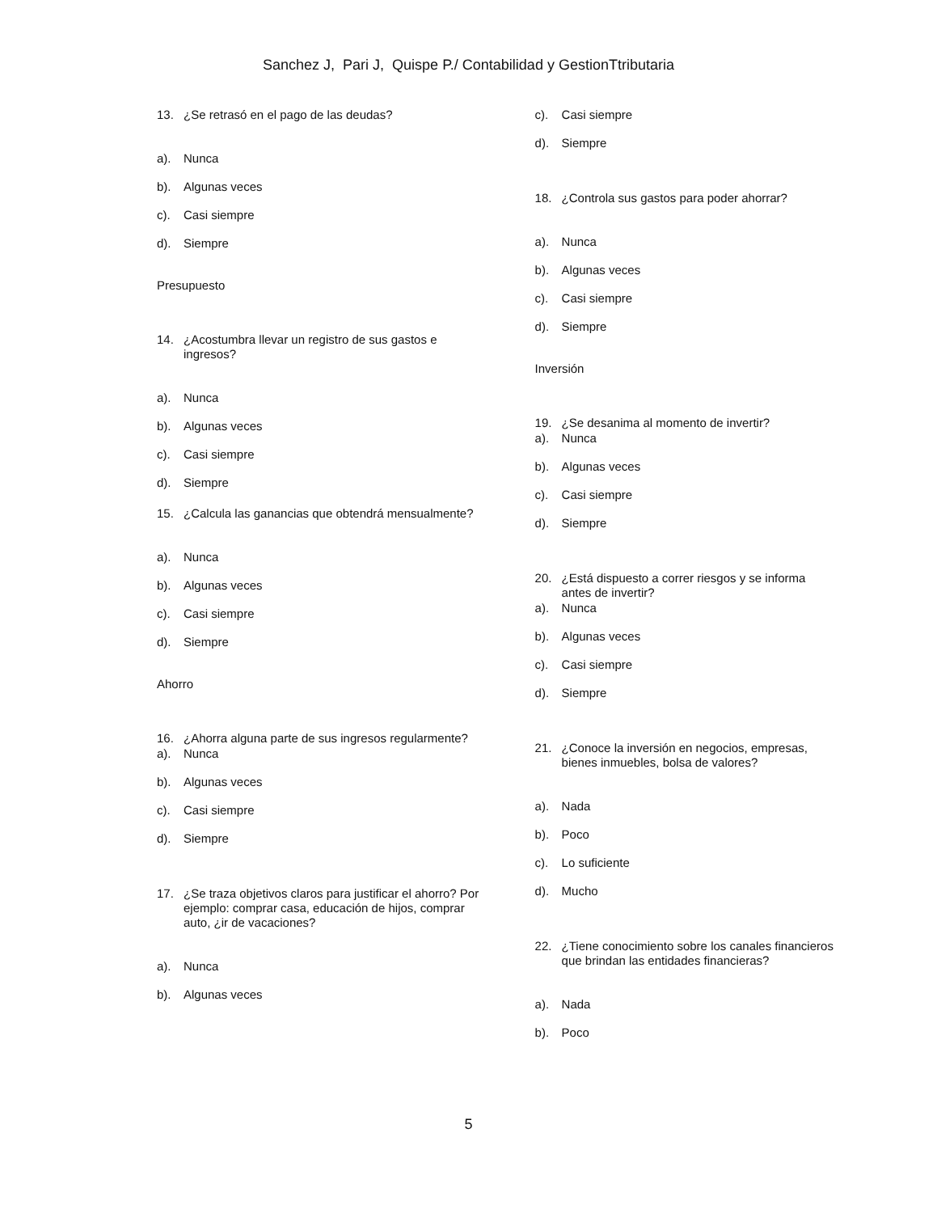Sanchez J, Pari J, Quispe P./ Contabilidad y GestionTtributaria
13. ¿Se retrasó en el pago de las deudas?
a). Nunca
b). Algunas veces
c). Casi siempre
d). Siempre
Presupuesto
14. ¿Acostumbra llevar un registro de sus gastos e ingresos?
a). Nunca
b). Algunas veces
c). Casi siempre
d). Siempre
15. ¿Calcula las ganancias que obtendrá mensualmente?
a). Nunca
b). Algunas veces
c). Casi siempre
d). Siempre
Ahorro
16. ¿Ahorra alguna parte de sus ingresos regularmente?
a). Nunca
b). Algunas veces
c). Casi siempre
d). Siempre
17. ¿Se traza objetivos claros para justificar el ahorro? Por ejemplo: comprar casa, educación de hijos, comprar auto, ¿ir de vacaciones?
a). Nunca
b). Algunas veces
c). Casi siempre
d). Siempre
18. ¿Controla sus gastos para poder ahorrar?
a). Nunca
b). Algunas veces
c). Casi siempre
d). Siempre
Inversión
19. ¿Se desanima al momento de invertir?
a). Nunca
b). Algunas veces
c). Casi siempre
d). Siempre
20. ¿Está dispuesto a correr riesgos y se informa antes de invertir?
a). Nunca
b). Algunas veces
c). Casi siempre
d). Siempre
21. ¿Conoce la inversión en negocios, empresas, bienes inmuebles, bolsa de valores?
a). Nada
b). Poco
c). Lo suficiente
d). Mucho
22. ¿Tiene conocimiento sobre los canales financieros que brindan las entidades financieras?
a). Nada
b). Poco
5